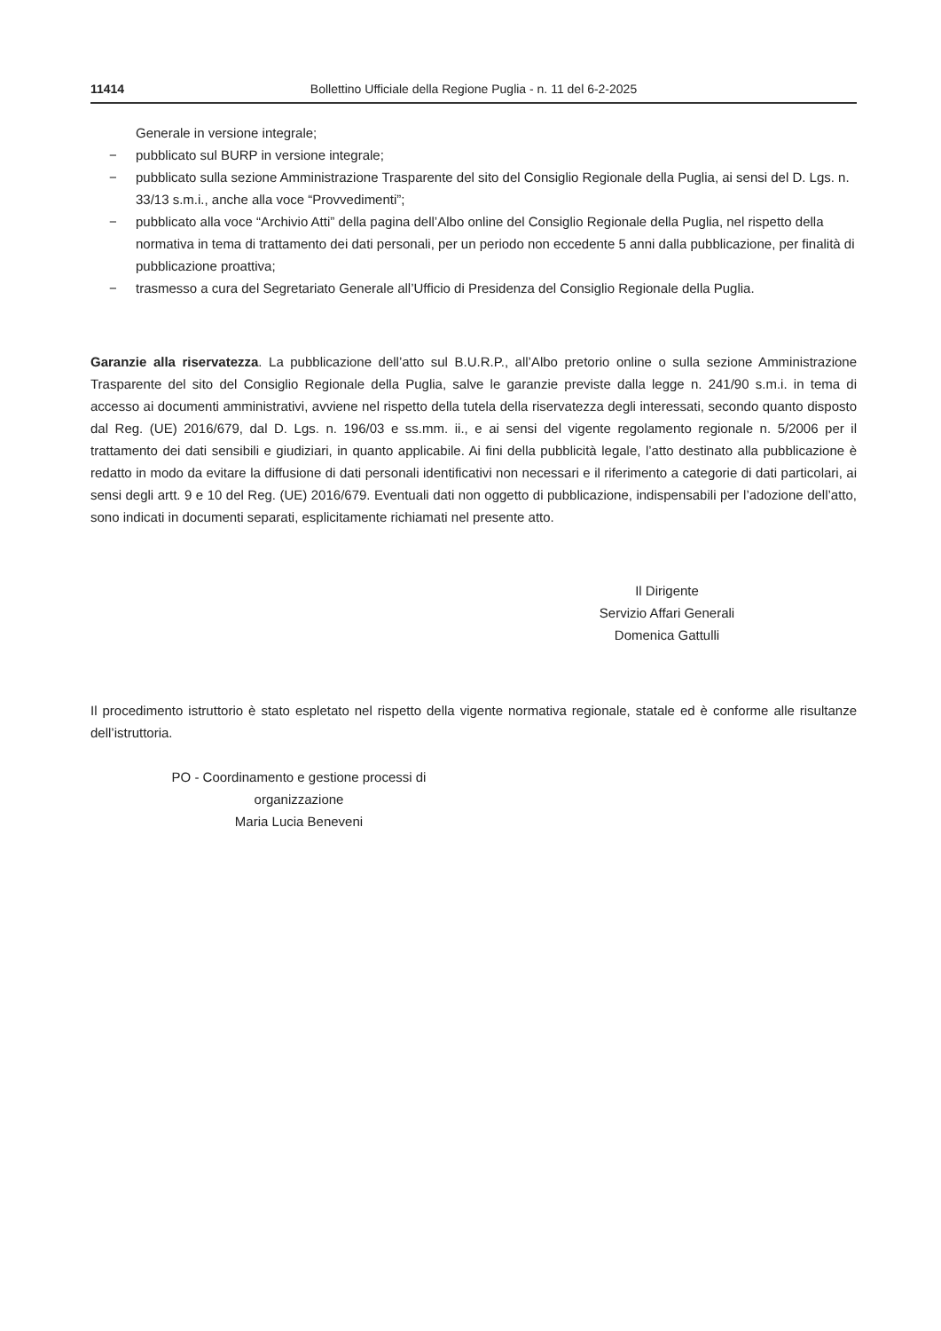11414 Bollettino Ufficiale della Regione Puglia - n. 11 del 6-2-2025
Generale in versione integrale;
− pubblicato sul BURP in versione integrale;
− pubblicato sulla sezione Amministrazione Trasparente del sito del Consiglio Regionale della Puglia, ai sensi del D. Lgs. n. 33/13 s.m.i., anche alla voce “Provvedimenti”;
− pubblicato alla voce “Archivio Atti” della pagina dell’Albo online del Consiglio Regionale della Puglia, nel rispetto della normativa in tema di trattamento dei dati personali, per un periodo non eccedente 5 anni dalla pubblicazione, per finalità di pubblicazione proattiva;
− trasmesso a cura del Segretariato Generale all’Ufficio di Presidenza del Consiglio Regionale della Puglia.
Garanzie alla riservatezza. La pubblicazione dell’atto sul B.U.R.P., all’Albo pretorio online o sulla sezione Amministrazione Trasparente del sito del Consiglio Regionale della Puglia, salve le garanzie previste dalla legge n. 241/90 s.m.i. in tema di accesso ai documenti amministrativi, avviene nel rispetto della tutela della riservatezza degli interessati, secondo quanto disposto dal Reg. (UE) 2016/679, dal D. Lgs. n. 196/03 e ss.mm. ii., e ai sensi del vigente regolamento regionale n. 5/2006 per il trattamento dei dati sensibili e giudiziari, in quanto applicabile. Ai fini della pubblicità legale, l’atto destinato alla pubblicazione è redatto in modo da evitare la diffusione di dati personali identificativi non necessari e il riferimento a categorie di dati particolari, ai sensi degli artt. 9 e 10 del Reg. (UE) 2016/679. Eventuali dati non oggetto di pubblicazione, indispensabili per l’adozione dell’atto, sono indicati in documenti separati, esplicitamente richiamati nel presente atto.
Il Dirigente
Servizio Affari Generali
Domenica Gattulli
Il procedimento istruttorio è stato espletato nel rispetto della vigente normativa regionale, statale ed è conforme alle risultanze dell’istruttoria.
PO - Coordinamento e gestione processi di organizzazione
Maria Lucia Beneveni